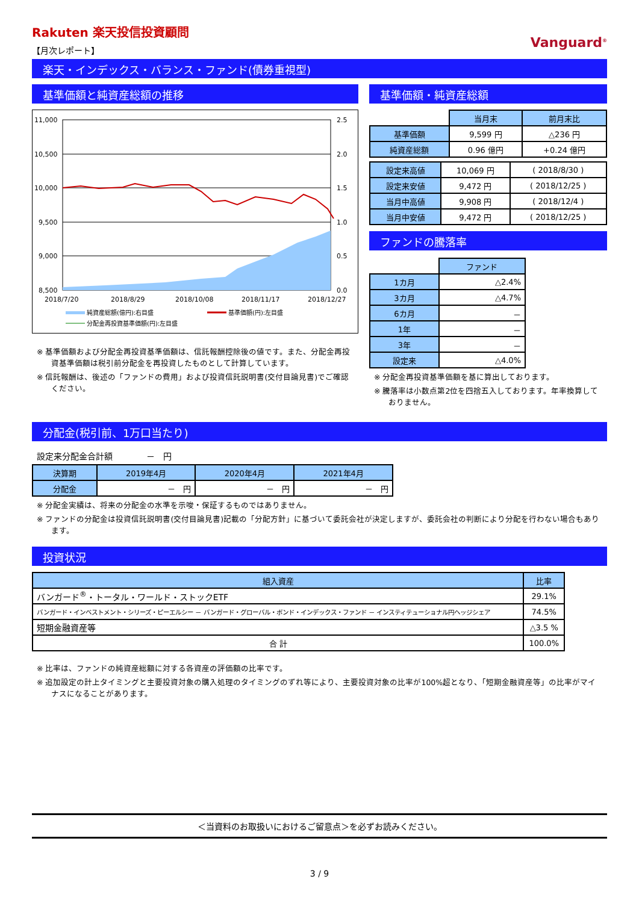Rakuten 楽天投信投資顧問
【月次レポート】
Vanguard<sup>®</sup>
楽天・インデックス・バランス・ファンド(債券重視型)
基準価額と純資産総額の推移
11,000
10,500
10,000
9,500
9,000
8,500
2.5
2.0
1.5
1.0
0.5
0.0
2018/7/20
2018/8/29
2018/10/08
2018/11/17
2018/12/27
純資産総額(億円):右目盛
基準価額(円):左目盛
分配金再投資基準価額(円):左目盛
※ 基準価額および分配金再投資基準価額は、信託報酬控除後の値です。また、分配金再投資基準価額は税引前分配金を再投資したものとして計算しています。
※ 信託報酬は、後述の「ファンドの費用」および投資信託説明書(交付目論見書)でご確認ください。
基準価額・純資産総額
| | 当月末 | 前月末比 |
| 基準価額 | 9,599 円 | △236 円 |
| 純資産総額 | 0.96 億円 | +0.24 億円 |
| 設定来高値 | 10,069 円 | ( 2018/8/30 ) |
| 設定来安値 | 9,472 円 | ( 2018/12/25 ) |
| 当月中高値 | 9,908 円 | ( 2018/12/4 ) |
| 当月中安値 | 9,472 円 | ( 2018/12/25 ) |
ファンドの騰落率
| | ファンド |
| 1カ月 | △2.4% |
| 3カ月 | △4.7% |
| 6カ月 | － |
| 1年 | － |
| 3年 | － |
| 設定来 | △4.0% |
※ 分配金再投資基準価額を基に算出しております。
※ 騰落率は小数点第2位を四捨五入しております。年率換算しておりません。
分配金(税引前、1万口当たり)
設定来分配金合計額　　　　－　円
| 決算期 | 2019年4月 | 2020年4月 | 2021年4月 |
| --- | --- | --- | --- |
| 分配金 | － 円 | － 円 | － 円 |
※ 分配金実績は、将来の分配金の水準を示唆・保証するものではありません。
※ ファンドの分配金は投資信託説明書(交付目論見書)記載の「分配方針」に基づいて委託会社が決定しますが、委託会社の判断により分配を行わない場合もあります。
投資状況
| 組入資産 | 比率 |
| --- | --- |
| バンガード<sup>®</sup>・トータル・ワールド・ストックETF | 29.1% |
| バンガード・インベストメント・シリーズ・ピーエルシー － バンガード・グローバル・ボンド・インデックス・ファンド － インスティテューショナル円ヘッジシェア | 74.5% |
| 短期金融資産等 | △3.5 % |
| 合 計 | 100.0% |
※ 比率は、ファンドの純資産総額に対する各資産の評価額の比率です。
※ 追加設定の計上タイミングと主要投資対象の購入処理のタイミングのずれ等により、主要投資対象の比率が100%超となり、「短期金融資産等」の比率がマイナスになることがあります。
＜当資料のお取扱いにおけるご留意点＞を必ずお読みください。
3 / 9